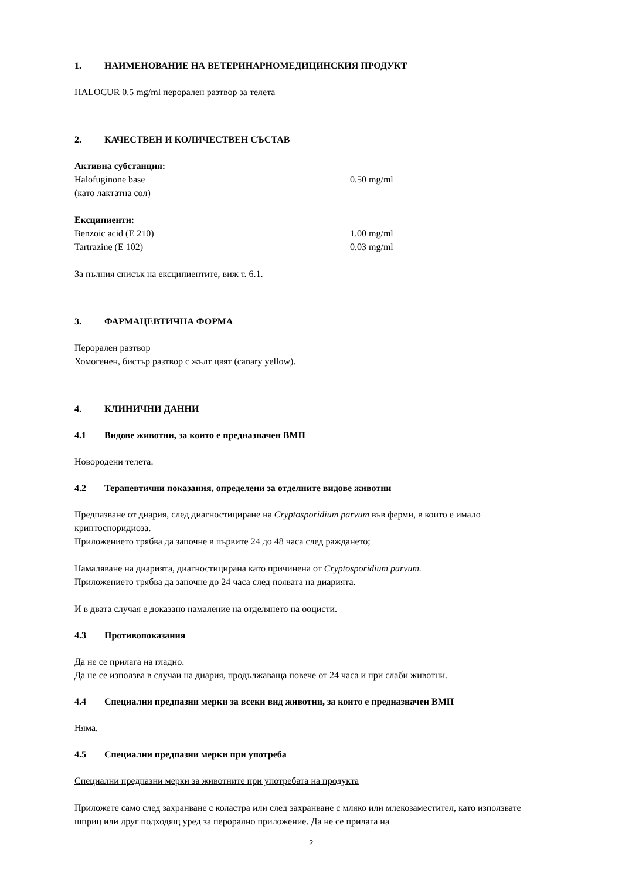1. НАИМЕНОВАНИЕ НА ВЕТЕРИНАРНОМЕДИЦИНСКИЯ ПРОДУКТ
HALOCUR 0.5 mg/ml перорален разтвор за телета
2. КАЧЕСТВЕН И КОЛИЧЕСТВЕН СЪСТАВ
Активна субстанция:
Halofuginone base 0.50 mg/ml
(като лактатна сол)
Ексципиенти:
Benzoic acid (E 210) 1.00 mg/ml
Tartrazine (E 102) 0.03 mg/ml
За пълния списък на ексципиентите, виж т. 6.1.
3. ФАРМАЦЕВТИЧНА ФОРМА
Перорален разтвор
Хомогенен, бистър разтвор с жълт цвят (canary yellow).
4. КЛИНИЧНИ ДАННИ
4.1 Видове животни, за които е предназначен ВМП
Новородени телета.
4.2 Терапевтични показания, определени за отделните видове животни
Предпазване от диария, след диагностициране на Cryptosporidium parvum във ферми, в които е имало криптоспоридиоза.
Приложението трябва да започне в първите 24 до 48 часа след раждането;
Намаляване на диарията, диагностицирана като причинена от Cryptosporidium parvum.
Приложението трябва да започне до 24 часа след появата на диарията.
И в двата случая е доказано намаление на отделянето на ооцисти.
4.3 Противопоказания
Да не се прилага на гладно.
Да не се използва в случаи на диария, продължаваща повече от 24 часа и при слаби животни.
4.4 Специални предпазни мерки за всеки вид животни, за които е предназначен ВМП
Няма.
4.5 Специални предпазни мерки при употреба
Специални предпазни мерки за животните при употребата на продукта
Приложете само след захранване с коластра или след захранване с мляко или млекозаместител, като използвате шприц или друг подходящ уред за перорално приложение. Да не се прилага на
2